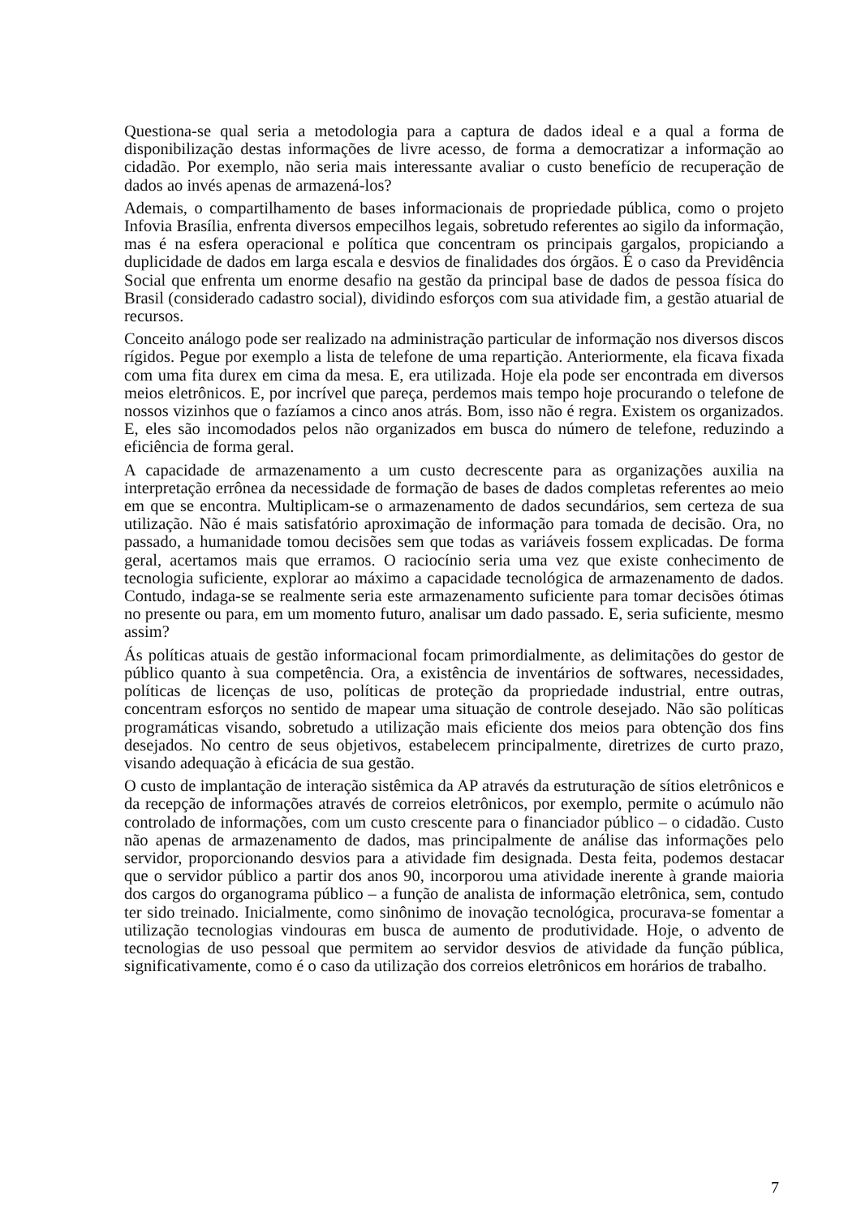Questiona-se qual seria a metodologia para a captura de dados ideal e a qual a forma de disponibilização destas informações de livre acesso, de forma a democratizar a informação ao cidadão. Por exemplo, não seria mais interessante avaliar o custo benefício de recuperação de dados ao invés apenas de armazená-los?
Ademais, o compartilhamento de bases informacionais de propriedade pública, como o projeto Infovia Brasília, enfrenta diversos empecilhos legais, sobretudo referentes ao sigilo da informação, mas é na esfera operacional e política que concentram os principais gargalos, propiciando a duplicidade de dados em larga escala e desvios de finalidades dos órgãos. É o caso da Previdência Social que enfrenta um enorme desafio na gestão da principal base de dados de pessoa física do Brasil (considerado cadastro social), dividindo esforços com sua atividade fim, a gestão atuarial de recursos.
Conceito análogo pode ser realizado na administração particular de informação nos diversos discos rígidos. Pegue por exemplo a lista de telefone de uma repartição. Anteriormente, ela ficava fixada com uma fita durex em cima da mesa. E, era utilizada. Hoje ela pode ser encontrada em diversos meios eletrônicos. E, por incrível que pareça, perdemos mais tempo hoje procurando o telefone de nossos vizinhos que o fazíamos a cinco anos atrás. Bom, isso não é regra. Existem os organizados. E, eles são incomodados pelos não organizados em busca do número de telefone, reduzindo a eficiência de forma geral.
A capacidade de armazenamento a um custo decrescente para as organizações auxilia na interpretação errônea da necessidade de formação de bases de dados completas referentes ao meio em que se encontra. Multiplicam-se o armazenamento de dados secundários, sem certeza de sua utilização. Não é mais satisfatório aproximação de informação para tomada de decisão. Ora, no passado, a humanidade tomou decisões sem que todas as variáveis fossem explicadas. De forma geral, acertamos mais que erramos. O raciocínio seria uma vez que existe conhecimento de tecnologia suficiente, explorar ao máximo a capacidade tecnológica de armazenamento de dados. Contudo, indaga-se se realmente seria este armazenamento suficiente para tomar decisões ótimas no presente ou para, em um momento futuro, analisar um dado passado. E, seria suficiente, mesmo assim?
Ás políticas atuais de gestão informacional focam primordialmente, as delimitações do gestor de público quanto à sua competência. Ora, a existência de inventários de softwares, necessidades, políticas de licenças de uso, políticas de proteção da propriedade industrial, entre outras, concentram esforços no sentido de mapear uma situação de controle desejado. Não são políticas programáticas visando, sobretudo a utilização mais eficiente dos meios para obtenção dos fins desejados. No centro de seus objetivos, estabelecem principalmente, diretrizes de curto prazo, visando adequação à eficácia de sua gestão.
O custo de implantação de interação sistêmica da AP através da estruturação de sítios eletrônicos e da recepção de informações através de correios eletrônicos, por exemplo, permite o acúmulo não controlado de informações, com um custo crescente para o financiador público – o cidadão. Custo não apenas de armazenamento de dados, mas principalmente de análise das informações pelo servidor, proporcionando desvios para a atividade fim designada. Desta feita, podemos destacar que o servidor público a partir dos anos 90, incorporou uma atividade inerente à grande maioria dos cargos do organograma público – a função de analista de informação eletrônica, sem, contudo ter sido treinado. Inicialmente, como sinônimo de inovação tecnológica, procurava-se fomentar a utilização tecnologias vindouras em busca de aumento de produtividade. Hoje, o advento de tecnologias de uso pessoal que permitem ao servidor desvios de atividade da função pública, significativamente, como é o caso da utilização dos correios eletrônicos em horários de trabalho.
7